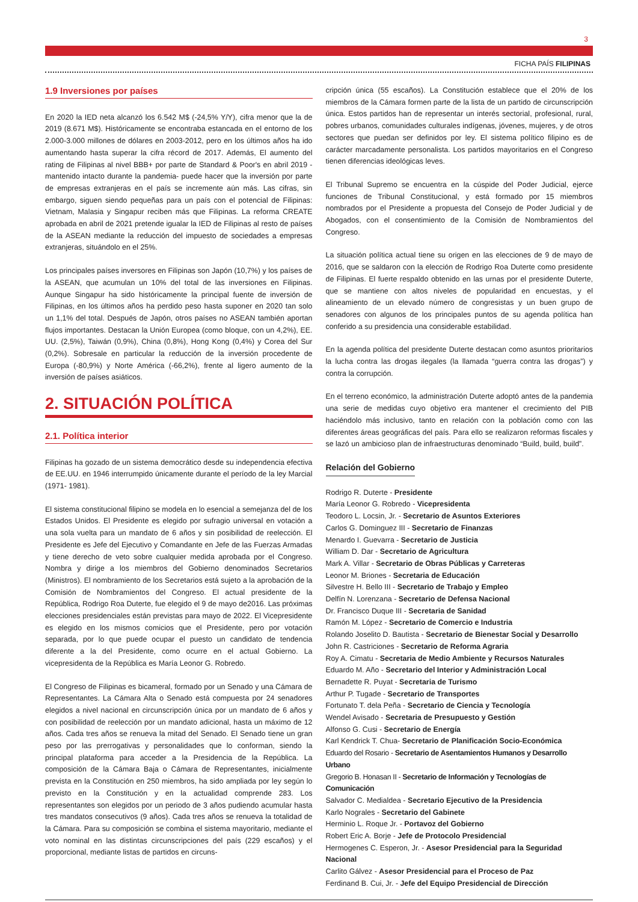3
FICHA PAÍS FILIPINAS
1.9 Inversiones por países
En 2020 la IED neta alcanzó los 6.542 M$ (-24,5% Y/Y), cifra menor que la de 2019 (8.671 M$). Históricamente se encontraba estancada en el entorno de los 2.000-3.000 millones de dólares en 2003-2012, pero en los últimos años ha ido aumentando hasta superar la cifra récord de 2017. Además, El aumento del rating de Filipinas al nivel BBB+ por parte de Standard & Poor's en abril 2019 - mantenido intacto durante la pandemia- puede hacer que la inversión por parte de empresas extranjeras en el país se incremente aún más. Las cifras, sin embargo, siguen siendo pequeñas para un país con el potencial de Filipinas: Vietnam, Malasia y Singapur reciben más que Filipinas. La reforma CREATE aprobada en abril de 2021 pretende igualar la IED de Filipinas al resto de países de la ASEAN mediante la reducción del impuesto de sociedades a empresas extranjeras, situándolo en el 25%.
Los principales países inversores en Filipinas son Japón (10,7%) y los países de la ASEAN, que acumulan un 10% del total de las inversiones en Filipinas. Aunque Singapur ha sido históricamente la principal fuente de inversión de Filipinas, en los últimos años ha perdido peso hasta suponer en 2020 tan solo un 1,1% del total. Después de Japón, otros países no ASEAN también aportan flujos importantes. Destacan la Unión Europea (como bloque, con un 4,2%), EE. UU. (2,5%), Taiwán (0,9%), China (0,8%), Hong Kong (0,4%) y Corea del Sur (0,2%). Sobresale en particular la reducción de la inversión procedente de Europa (-80,9%) y Norte América (-66,2%), frente al ligero aumento de la inversión de países asiáticos.
2. SITUACIÓN POLÍTICA
2.1. Política interior
Filipinas ha gozado de un sistema democrático desde su independencia efectiva de EE.UU. en 1946 interrumpido únicamente durante el período de la ley Marcial (1971- 1981).
El sistema constitucional filipino se modela en lo esencial a semejanza del de los Estados Unidos. El Presidente es elegido por sufragio universal en votación a una sola vuelta para un mandato de 6 años y sin posibilidad de reelección. El Presidente es Jefe del Ejecutivo y Comandante en Jefe de las Fuerzas Armadas y tiene derecho de veto sobre cualquier medida aprobada por el Congreso. Nombra y dirige a los miembros del Gobierno denominados Secretarios (Ministros). El nombramiento de los Secretarios está sujeto a la aprobación de la Comisión de Nombramientos del Congreso. El actual presidente de la República, Rodrigo Roa Duterte, fue elegido el 9 de mayo de2016. Las próximas elecciones presidenciales están previstas para mayo de 2022. El Vicepresidente es elegido en los mismos comicios que el Presidente, pero por votación separada, por lo que puede ocupar el puesto un candidato de tendencia diferente a la del Presidente, como ocurre en el actual Gobierno. La vicepresidenta de la República es María Leonor G. Robredo.
El Congreso de Filipinas es bicameral, formado por un Senado y una Cámara de Representantes. La Cámara Alta o Senado está compuesta por 24 senadores elegidos a nivel nacional en circunscripción única por un mandato de 6 años y con posibilidad de reelección por un mandato adicional, hasta un máximo de 12 años. Cada tres años se renueva la mitad del Senado. El Senado tiene un gran peso por las prerrogativas y personalidades que lo conforman, siendo la principal plataforma para acceder a la Presidencia de la República. La composición de la Cámara Baja o Cámara de Representantes, inicialmente prevista en la Constitución en 250 miembros, ha sido ampliada por ley según lo previsto en la Constitución y en la actualidad comprende 283. Los representantes son elegidos por un periodo de 3 años pudiendo acumular hasta tres mandatos consecutivos (9 años). Cada tres años se renueva la totalidad de la Cámara. Para su composición se combina el sistema mayoritario, mediante el voto nominal en las distintas circunscripciones del país (229 escaños) y el proporcional, mediante listas de partidos en circuns-
cripción única (55 escaños). La Constitución establece que el 20% de los miembros de la Cámara formen parte de la lista de un partido de circunscripción única. Estos partidos han de representar un interés sectorial, profesional, rural, pobres urbanos, comunidades culturales indígenas, jóvenes, mujeres, y de otros sectores que puedan ser definidos por ley. El sistema político filipino es de carácter marcadamente personalista. Los partidos mayoritarios en el Congreso tienen diferencias ideológicas leves.
El Tribunal Supremo se encuentra en la cúspide del Poder Judicial, ejerce funciones de Tribunal Constitucional, y está formado por 15 miembros nombrados por el Presidente a propuesta del Consejo de Poder Judicial y de Abogados, con el consentimiento de la Comisión de Nombramientos del Congreso.
La situación política actual tiene su origen en las elecciones de 9 de mayo de 2016, que se saldaron con la elección de Rodrigo Roa Duterte como presidente de Filipinas. El fuerte respaldo obtenido en las urnas por el presidente Duterte, que se mantiene con altos niveles de popularidad en encuestas, y el alineamiento de un elevado número de congresistas y un buen grupo de senadores con algunos de los principales puntos de su agenda política han conferido a su presidencia una considerable estabilidad.
En la agenda política del presidente Duterte destacan como asuntos prioritarios la lucha contra las drogas ilegales (la llamada “guerra contra las drogas”) y contra la corrupción.
En el terreno económico, la administración Duterte adoptó antes de la pandemia una serie de medidas cuyo objetivo era mantener el crecimiento del PIB haciéndolo más inclusivo, tanto en relación con la población como con las diferentes áreas geográficas del país. Para ello se realizaron reformas fiscales y se lazó un ambicioso plan de infraestructuras denominado “Build, build, build”.
Relación del Gobierno
Rodrigo R. Duterte - Presidente
María Leonor G. Robredo - Vicepresidenta
Teodoro L. Locsin, Jr. - Secretario de Asuntos Exteriores
Carlos G. Dominguez III - Secretario de Finanzas
Menardo I. Guevarra - Secretario de Justicia
William D. Dar - Secretario de Agricultura
Mark A. Villar - Secretario de Obras Públicas y Carreteras
Leonor M. Briones - Secretaria de Educación
Silvestre H. Bello III - Secretario de Trabajo y Empleo
Delfín N. Lorenzana - Secretario de Defensa Nacional
Dr. Francisco Duque III - Secretaria de Sanidad
Ramón M. López - Secretario de Comercio e Industria
Rolando Joselito D. Bautista - Secretario de Bienestar Social y Desarrollo
John R. Castriciones - Secretario de Reforma Agraria
Roy A. Cimatu - Secretaria de Medio Ambiente y Recursos Naturales
Eduardo M. Año - Secretario del Interior y Administración Local
Bernadette R. Puyat - Secretaria de Turismo
Arthur P. Tugade - Secretario de Transportes
Fortunato T. dela Peña - Secretario de Ciencia y Tecnología
Wendel Avisado - Secretaria de Presupuesto y Gestión
Alfonso G. Cusi - Secretario de Energía
Karl Kendrick T. Chua- Secretario de Planificación Socio-Económica
Eduardo del Rosario - Secretario de Asentamientos Humanos y Desarrollo Urbano
Gregorio B. Honasan II - Secretario de Información y Tecnologías de Comunicación
Salvador C. Medialdea - Secretario Ejecutivo de la Presidencia
Karlo Nograles - Secretario del Gabinete
Herminio L. Roque Jr. - Portavoz del Gobierno
Robert Eric A. Borje - Jefe de Protocolo Presidencial
Hermogenes C. Esperon, Jr. - Asesor Presidencial para la Seguridad Nacional
Carlito Gálvez - Asesor Presidencial para el Proceso de Paz
Ferdinand B. Cui, Jr. - Jefe del Equipo Presidencial de Dirección